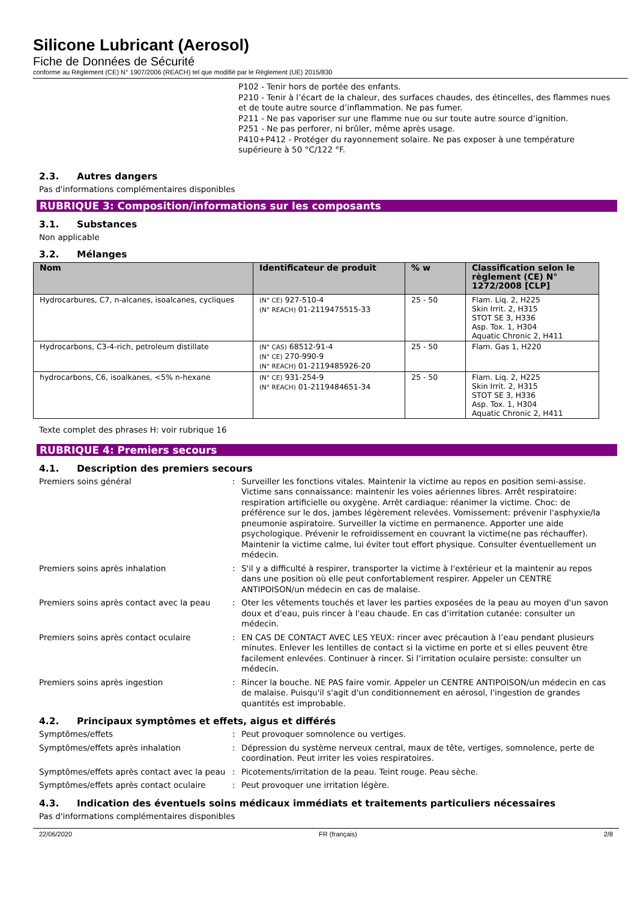Silicone Lubricant (Aerosol)
Fiche de Données de Sécurité
conforme au Règlement (CE) N° 1907/2006 (REACH) tel que modifié par le Règlement (UE) 2015/830
P102 - Tenir hors de portée des enfants.
P210 - Tenir à l’écart de la chaleur, des surfaces chaudes, des étincelles, des flammes nues et de toute autre source d’inflammation. Ne pas fumer.
P211 - Ne pas vaporiser sur une flamme nue ou sur toute autre source d’ignition.
P251 - Ne pas perforer, ni brûler, même après usage.
P410+P412 - Protéger du rayonnement solaire. Ne pas exposer à une température supérieure à 50 °C/122 °F.
2.3. Autres dangers
Pas d'informations complémentaires disponibles
RUBRIQUE 3: Composition/informations sur les composants
3.1. Substances
Non applicable
3.2. Mélanges
| Nom | Identificateur de produit | % w | Classification selon le règlement (CE) N° 1272/2008 [CLP] |
| --- | --- | --- | --- |
| Hydrocarbures, C7, n-alcanes, isoalcanes, cycliques | (N° CE) 927-510-4 (N° REACH) 01-2119475515-33 | 25 - 50 | Flam. Liq. 2, H225 Skin Irrit. 2, H315 STOT SE 3, H336 Asp. Tox. 1, H304 Aquatic Chronic 2, H411 |
| Hydrocarbons, C3-4-rich, petroleum distillate | (N° CAS) 68512-91-4 (N° CE) 270-990-9 (N° REACH) 01-2119485926-20 | 25 - 50 | Flam. Gas 1, H220 |
| hydrocarbons, C6, isoalkanes, <5% n-hexane | (N° CE) 931-254-9 (N° REACH) 01-2119484651-34 | 25 - 50 | Flam. Liq. 2, H225 Skin Irrit. 2, H315 STOT SE 3, H336 Asp. Tox. 1, H304 Aquatic Chronic 2, H411 |
Texte complet des phrases H: voir rubrique 16
RUBRIQUE 4: Premiers secours
4.1. Description des premiers secours
Premiers soins général : Surveiller les fonctions vitales. Maintenir la victime au repos en position semi-assise. Victime sans connaissance: maintenir les voies aériennes libres. Arrêt respiratoire: respiration artificielle ou oxygène. Arrêt cardiaque: réanimer la victime. Choc: de préférence sur le dos, jambes légèrement relevées. Vomissement: prévenir l'asphyxie/la pneumonie aspiratoire. Surveiller la victime en permanence. Apporter une aide psychologique. Prévenir le refroidissement en couvrant la victime(ne pas réchauffer). Maintenir la victime calme, lui éviter tout effort physique. Consulter éventuellement un médecin.
Premiers soins après inhalation : S'il y a difficulté à respirer, transporter la victime à l'extérieur et la maintenir au repos dans une position où elle peut confortablement respirer. Appeler un CENTRE ANTIPOISON/un médecin en cas de malaise.
Premiers soins après contact avec la peau
: Oter les vêtements touchés et laver les parties exposées de la peau au moyen d'un savon doux et d'eau, puis rincer à l'eau chaude. En cas d’irritation cutanée: consulter un médecin.
Premiers soins après contact oculaire : EN CAS DE CONTACT AVEC LES YEUX: rincer avec précaution à l’eau pendant plusieurs minutes. Enlever les lentilles de contact si la victime en porte et si elles peuvent être facilement enlevées. Continuer à rincer. Si l’irritation oculaire persiste: consulter un médecin.
Premiers soins après ingestion : Rincer la bouche. NE PAS faire vomir. Appeler un CENTRE ANTIPOISON/un médecin en cas de malaise. Puisqu'il s'agit d'un conditionnement en aérosol, l'ingestion de grandes quantités est improbable.
4.2. Principaux symptômes et effets, aigus et différés
Symptômes/effets : Peut provoquer somnolence ou vertiges.
Symptômes/effets après inhalation : Dépression du système nerveux central, maux de tête, vertiges, somnolence, perte de coordination. Peut irriter les voies respiratoires.
Symptômes/effets après contact avec la peau
: Picotements/irritation de la peau. Teint rouge. Peau sèche.
Symptômes/effets après contact oculaire : Peut provoquer une irritation légère.
4.3. Indication des éventuels soins médicaux immédiats et traitements particuliers nécessaires
Pas d'informations complémentaires disponibles
22/06/2020 FR (français) 2/8